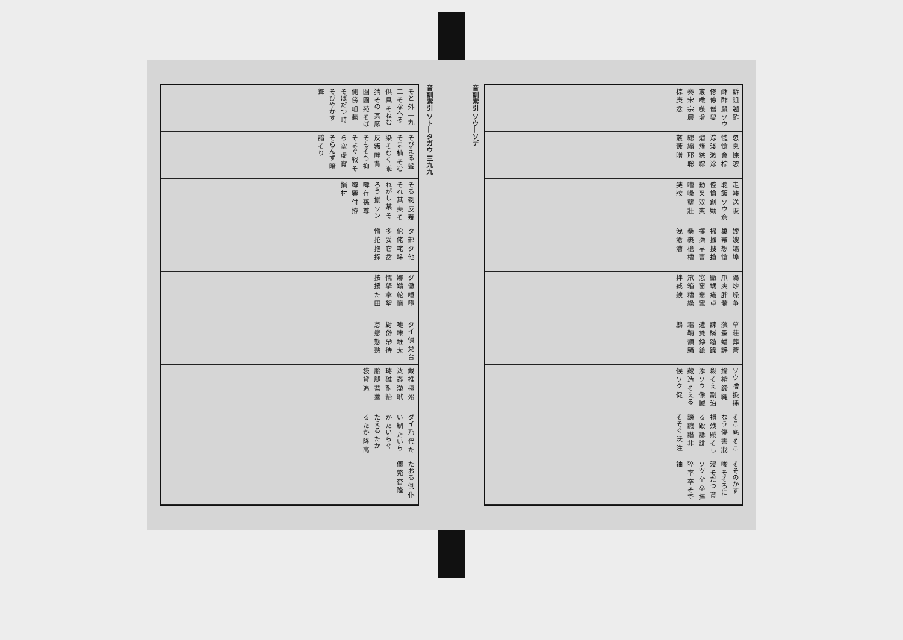そと 外 一九二 そなへる 供 具 そねむ 猜 その 其 厥 囿 園 苑 そば 側 傍 岨 蕎 そばだつ 峙 そびやかす 聳
そびえる 聳 そま 杣 そむ 染 そむく 乖 反 叛 畔 背 そもそも 抑 そよぐ 戦 そら 空 虚 宵 そらんず 暗 諳 そり
そる 剃 反 薙 それ 其 夫 それがし 某 そろう 揃 ソン 噂 存 孫 尊 噂 巽 付 拵 損 村
タ 部 タ 他 佗 侘 咤 垛 多 妥 它 岔 惰 拕 拖 探
ダ 儺 唾 墮 娜 嫷 舵 惰 懦 拏 拿 挐 按 援 た 田
タイ 僨 兌 台 嚏 埭 堆 太 對 岱 帶 待 怠 態 懃 憝
戴 推 擡 殆 汰 泰 滯 玳 瑇 碓 耐 紿 胎 腿 苔 薹 袋 貸 追
ダイ 乃 代 たい 鯛 たいらか たいらぐ たえる たかる たか 隆 高
たおる 倒 仆 僵 斃 杳 隆
音訓索引 ソト―タガウ 三九九
音訓索引 ソウ―ソデ
訴 詛 遡 酢 酥 酢 鼠 ソウ 偬 傯 僧 叟 叢 噉 嗾 增 奏 宋 宗 層 棕 庚 忿
忽 息 悰 惣 慥 愴 會 棕 淙 淺 漱 涂 熘 簇 粽 綜 總 縮 耶 聡 叢 藪 贈
走 輳 送 阪 聰 飯 ソウ 倉 倥 愴 創 勦 動 叉 双 爽 嘈 噪 壟 壯 奘 妝
嫂 嫂 孀 埠 巢 帚 想 愴 掃 搔 搜 搶 撲 操 早 曹 桑 裹 槍 槽 洩 滄 漕
湯 炒 燥 争 爪 爽 胖 髓 甑 甥 瘡 卓 窓 窗 窸 竈 笊 箱 糟 繰 拌 臧 艘
草 莊 葬 蒼 藻 蚤 螬 諍 諫 贓 蹌 躁 遭 雙 錚 鎗 霜 鞘 額 騒 鶬
ソウ 噌 扱 挿 掄 褙 鍛 縄 殺 そえ 副 沿 添 ソウ 像 贓 藏 造 そえる 候 ソク 促
そこ 底 そこなう 傷 害 戕 損 残 賊 そしる 毀 詆 誹 謗 譏 譖 非 そそぐ 沃 注
そそのかす 唆 そそろに 浸 そだつ 育 ソツ 卆 卒 捽 猝 率 卒 そで 袖